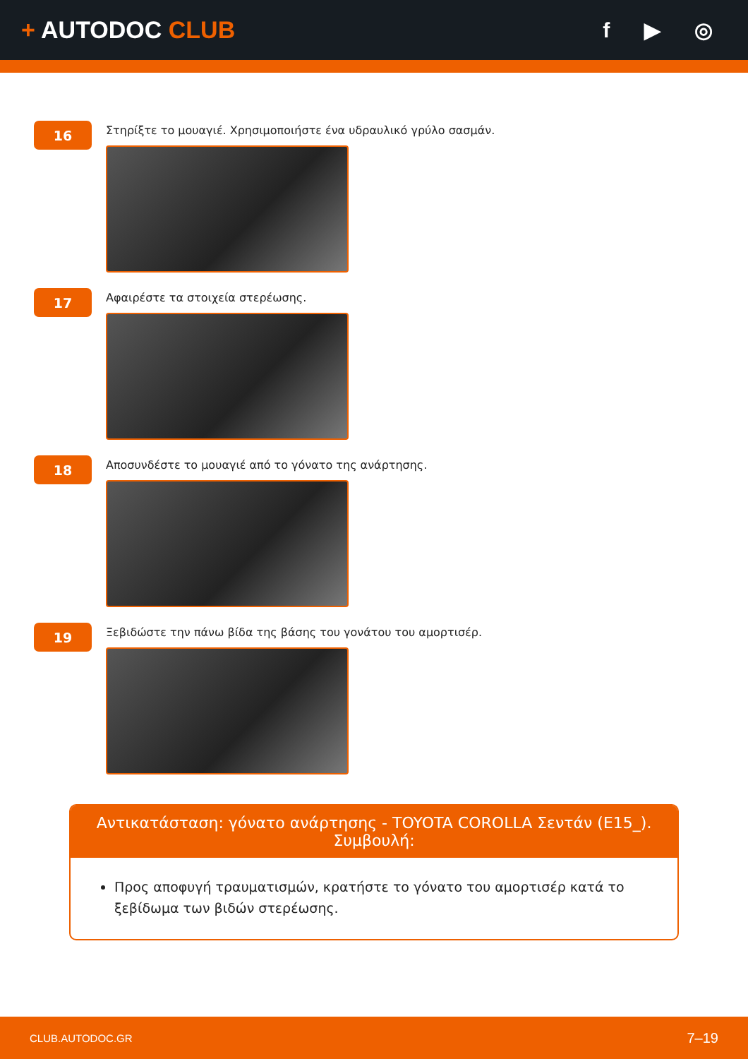+ AUTODOC CLUB f ▶ ◎
16
Στηρίξτε το μουαγιέ. Χρησιμοποιήστε ένα υδραυλικό γρύλο σασμάν.
17
Αφαιρέστε τα στοιχεία στερέωσης.
18
Αποσυνδέστε το μουαγιέ από το γόνατο της ανάρτησης.
19
Ξεβιδώστε την πάνω βίδα της βάσης του γονάτου του αμορτισέρ.
Αντικατάσταση: γόνατο ανάρτησης - TOYOTA COROLLA Σεντάν (E15_).
Συμβουλή:
Προς αποφυγή τραυματισμών, κρατήστε το γόνατο του αμορτισέρ κατά το ξεβίδωμα των βιδών στερέωσης.
CLUB.AUTODOC.GR 7–19